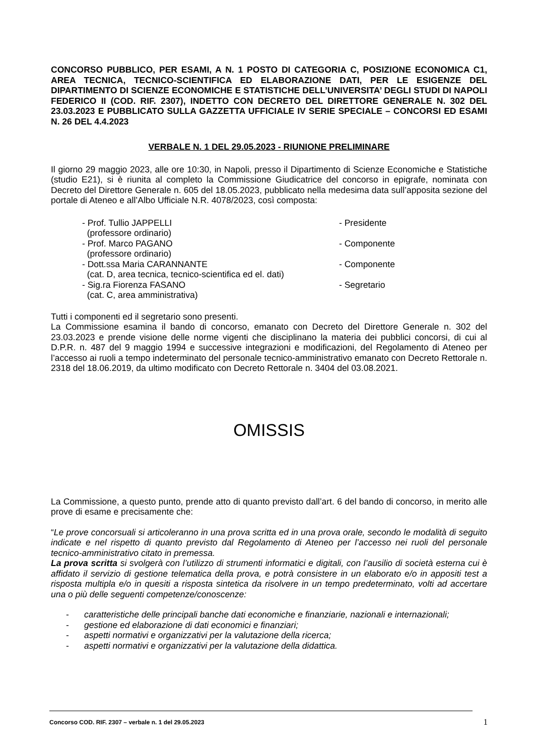CONCORSO PUBBLICO, PER ESAMI, A N. 1 POSTO DI CATEGORIA C, POSIZIONE ECONOMICA C1, AREA TECNICA, TECNICO-SCIENTIFICA ED ELABORAZIONE DATI, PER LE ESIGENZE DEL DIPARTIMENTO DI SCIENZE ECONOMICHE E STATISTICHE DELL’UNIVERSITA’ DEGLI STUDI DI NAPOLI FEDERICO II (COD. RIF. 2307), INDETTO CON DECRETO DEL DIRETTORE GENERALE N. 302 DEL 23.03.2023 E PUBBLICATO SULLA GAZZETTA UFFICIALE IV SERIE SPECIALE – CONCORSI ED ESAMI N. 26 DEL 4.4.2023
VERBALE N. 1 DEL 29.05.2023 - RIUNIONE PRELIMINARE
Il giorno 29 maggio 2023, alle ore 10:30, in Napoli, presso il Dipartimento di Scienze Economiche e Statistiche (studio E21), si è riunita al completo la Commissione Giudicatrice del concorso in epigrafe, nominata con Decreto del Direttore Generale n. 605 del 18.05.2023, pubblicato nella medesima data sull’apposita sezione del portale di Ateneo e all’Albo Ufficiale N.R. 4078/2023, così composta:
- Prof. Tullio JAPPELLI
(professore ordinario)
- Presidente
- Prof. Marco PAGANO
(professore ordinario)
- Componente
- Dott.ssa Maria CARANNANTE
(cat. D, area tecnica, tecnico-scientifica ed el. dati)
- Componente
- Sig.ra Fiorenza FASANO
(cat. C, area amministrativa)
- Segretario
Tutti i componenti ed il segretario sono presenti.
La Commissione esamina il bando di concorso, emanato con Decreto del Direttore Generale n. 302 del 23.03.2023 e prende visione delle norme vigenti che disciplinano la materia dei pubblici concorsi, di cui al D.P.R. n. 487 del 9 maggio 1994 e successive integrazioni e modificazioni, del Regolamento di Ateneo per l’accesso ai ruoli a tempo indeterminato del personale tecnico-amministrativo emanato con Decreto Rettorale n. 2318 del 18.06.2019, da ultimo modificato con Decreto Rettorale n. 3404 del 03.08.2021.
OMISSIS
La Commissione, a questo punto, prende atto di quanto previsto dall’art. 6 del bando di concorso, in merito alle prove di esame e precisamente che:
“Le prove concorsuali si articoleranno in una prova scritta ed in una prova orale, secondo le modalità di seguito indicate e nel rispetto di quanto previsto dal Regolamento di Ateneo per l’accesso nei ruoli del personale tecnico-amministrativo citato in premessa.
La prova scritta si svolgerà con l’utilizzo di strumenti informatici e digitali, con l’ausilio di società esterna cui è affidato il servizio di gestione telematica della prova, e potrà consistere in un elaborato e/o in appositi test a risposta multipla e/o in quesiti a risposta sintetica da risolvere in un tempo predeterminato, volti ad accertare una o più delle seguenti competenze/conoscenze:
- caratteristiche delle principali banche dati economiche e finanziarie, nazionali e internazionali;
- gestione ed elaborazione di dati economici e finanziari;
- aspetti normativi e organizzativi per la valutazione della ricerca;
- aspetti normativi e organizzativi per la valutazione della didattica.
Concorso COD. RIF. 2307 – verbale n. 1 del 29.05.2023 1